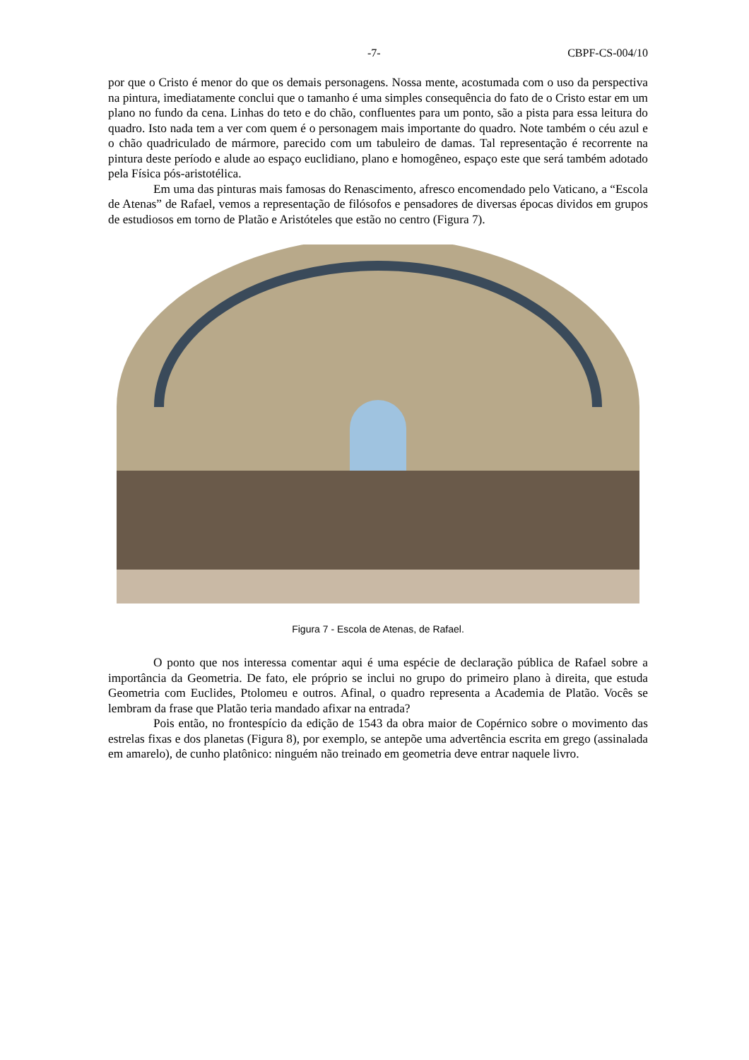-7- CBPF-CS-004/10
por que o Cristo é menor do que os demais personagens. Nossa mente, acostumada com o uso da perspectiva na pintura, imediatamente conclui que o tamanho é uma simples consequência do fato de o Cristo estar em um plano no fundo da cena. Linhas do teto e do chão, confluentes para um ponto, são a pista para essa leitura do quadro. Isto nada tem a ver com quem é o personagem mais importante do quadro. Note também o céu azul e o chão quadriculado de mármore, parecido com um tabuleiro de damas. Tal representação é recorrente na pintura deste período e alude ao espaço euclidiano, plano e homogêneo, espaço este que será também adotado pela Física pós-aristotélica.
Em uma das pinturas mais famosas do Renascimento, afresco encomendado pelo Vaticano, a “Escola de Atenas” de Rafael, vemos a representação de filósofos e pensadores de diversas épocas dividos em grupos de estudiosos em torno de Platão e Aristóteles que estão no centro (Figura 7).
Figura 7 - Escola de Atenas, de Rafael.
O ponto que nos interessa comentar aqui é uma espécie de declaração pública de Rafael sobre a importância da Geometria. De fato, ele próprio se inclui no grupo do primeiro plano à direita, que estuda Geometria com Euclides, Ptolomeu e outros. Afinal, o quadro representa a Academia de Platão. Vocês se lembram da frase que Platão teria mandado afixar na entrada?
Pois então, no frontespício da edição de 1543 da obra maior de Copérnico sobre o movimento das estrelas fixas e dos planetas (Figura 8), por exemplo, se antepõe uma advertência escrita em grego (assinalada em amarelo), de cunho platônico: ninguém não treinado em geometria deve entrar naquele livro.